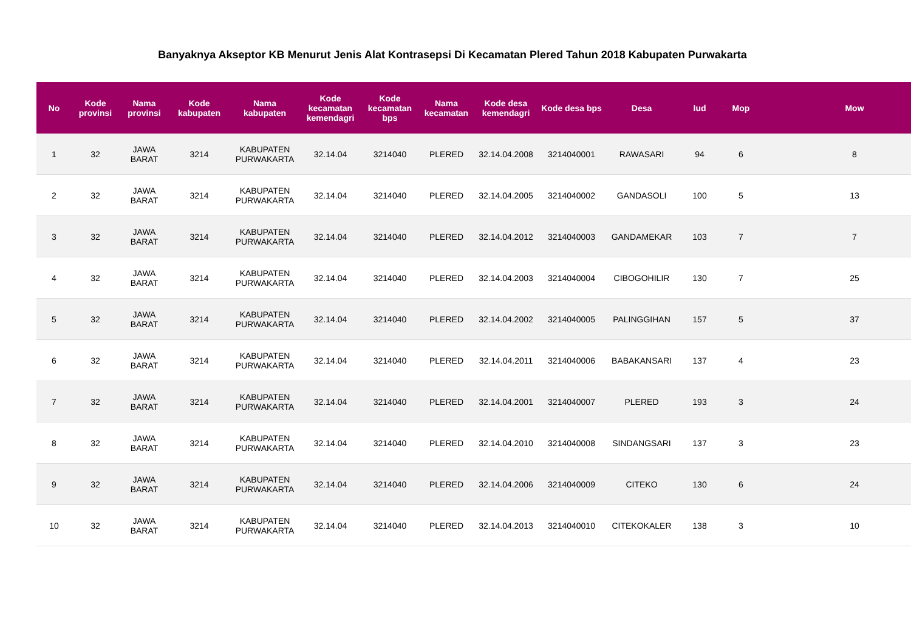Banyaknya Akseptor KB Menurut Jenis Alat Kontrasepsi Di Kecamatan Plered Tahun 2018 Kabupaten Purwakarta
| No | Kode provinsi | Nama provinsi | Kode kabupaten | Nama kabupaten | Kode kecamatan kemendagri | Kode kecamatan bps | Nama kecamatan | Kode desa kemendagri | Kode desa bps | Desa | Iud | Mop | Mow |
| --- | --- | --- | --- | --- | --- | --- | --- | --- | --- | --- | --- | --- | --- |
| 1 | 32 | JAWA BARAT | 3214 | KABUPATEN PURWAKARTA | 32.14.04 | 3214040 | PLERED | 32.14.04.2008 | 3214040001 | RAWASARI | 94 | 6 | 8 |
| 2 | 32 | JAWA BARAT | 3214 | KABUPATEN PURWAKARTA | 32.14.04 | 3214040 | PLERED | 32.14.04.2005 | 3214040002 | GANDASOLI | 100 | 5 | 13 |
| 3 | 32 | JAWA BARAT | 3214 | KABUPATEN PURWAKARTA | 32.14.04 | 3214040 | PLERED | 32.14.04.2012 | 3214040003 | GANDAMEKAR | 103 | 7 | 7 |
| 4 | 32 | JAWA BARAT | 3214 | KABUPATEN PURWAKARTA | 32.14.04 | 3214040 | PLERED | 32.14.04.2003 | 3214040004 | CIBOGOHILIR | 130 | 7 | 25 |
| 5 | 32 | JAWA BARAT | 3214 | KABUPATEN PURWAKARTA | 32.14.04 | 3214040 | PLERED | 32.14.04.2002 | 3214040005 | PALINGGIHAN | 157 | 5 | 37 |
| 6 | 32 | JAWA BARAT | 3214 | KABUPATEN PURWAKARTA | 32.14.04 | 3214040 | PLERED | 32.14.04.2011 | 3214040006 | BABAKANSARI | 137 | 4 | 23 |
| 7 | 32 | JAWA BARAT | 3214 | KABUPATEN PURWAKARTA | 32.14.04 | 3214040 | PLERED | 32.14.04.2001 | 3214040007 | PLERED | 193 | 3 | 24 |
| 8 | 32 | JAWA BARAT | 3214 | KABUPATEN PURWAKARTA | 32.14.04 | 3214040 | PLERED | 32.14.04.2010 | 3214040008 | SINDANGSARI | 137 | 3 | 23 |
| 9 | 32 | JAWA BARAT | 3214 | KABUPATEN PURWAKARTA | 32.14.04 | 3214040 | PLERED | 32.14.04.2006 | 3214040009 | CITEKO | 130 | 6 | 24 |
| 10 | 32 | JAWA BARAT | 3214 | KABUPATEN PURWAKARTA | 32.14.04 | 3214040 | PLERED | 32.14.04.2013 | 3214040010 | CITEKOKALER | 138 | 3 | 10 |